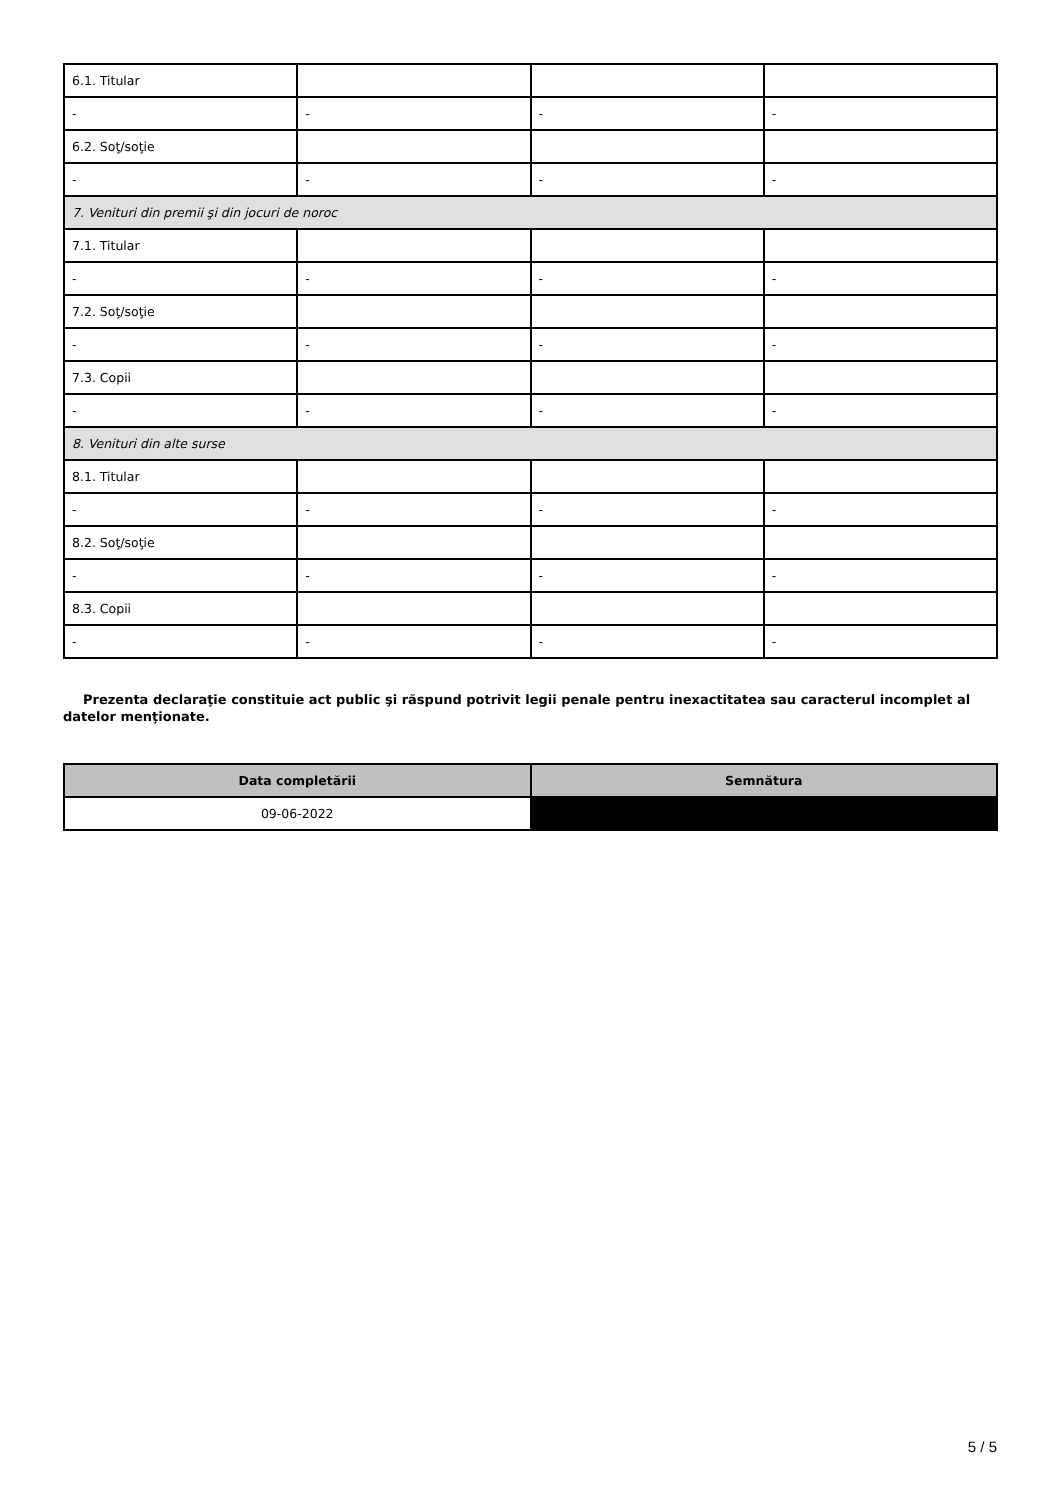| 6.1. Titular | | | |
| - | - | - | - |
| 6.2. Soţ/soţie | | | |
| - | - | - | - |
| 7. Venituri din premii şi din jocuri de noroc | | | |
| 7.1. Titular | | | |
| - | - | - | - |
| 7.2. Soţ/soţie | | | |
| - | - | - | - |
| 7.3. Copii | | | |
| - | - | - | - |
| 8. Venituri din alte surse | | | |
| 8.1. Titular | | | |
| - | - | - | - |
| 8.2. Soţ/soţie | | | |
| - | - | - | - |
| 8.3. Copii | | | |
| - | - | - | - |
Prezenta declaraţie constituie act public şi răspund potrivit legii penale pentru inexactitatea sau caracterul incomplet al datelor menţionate.
| Data completării | Semnătura |
| --- | --- |
| 09-06-2022 | |
5 / 5